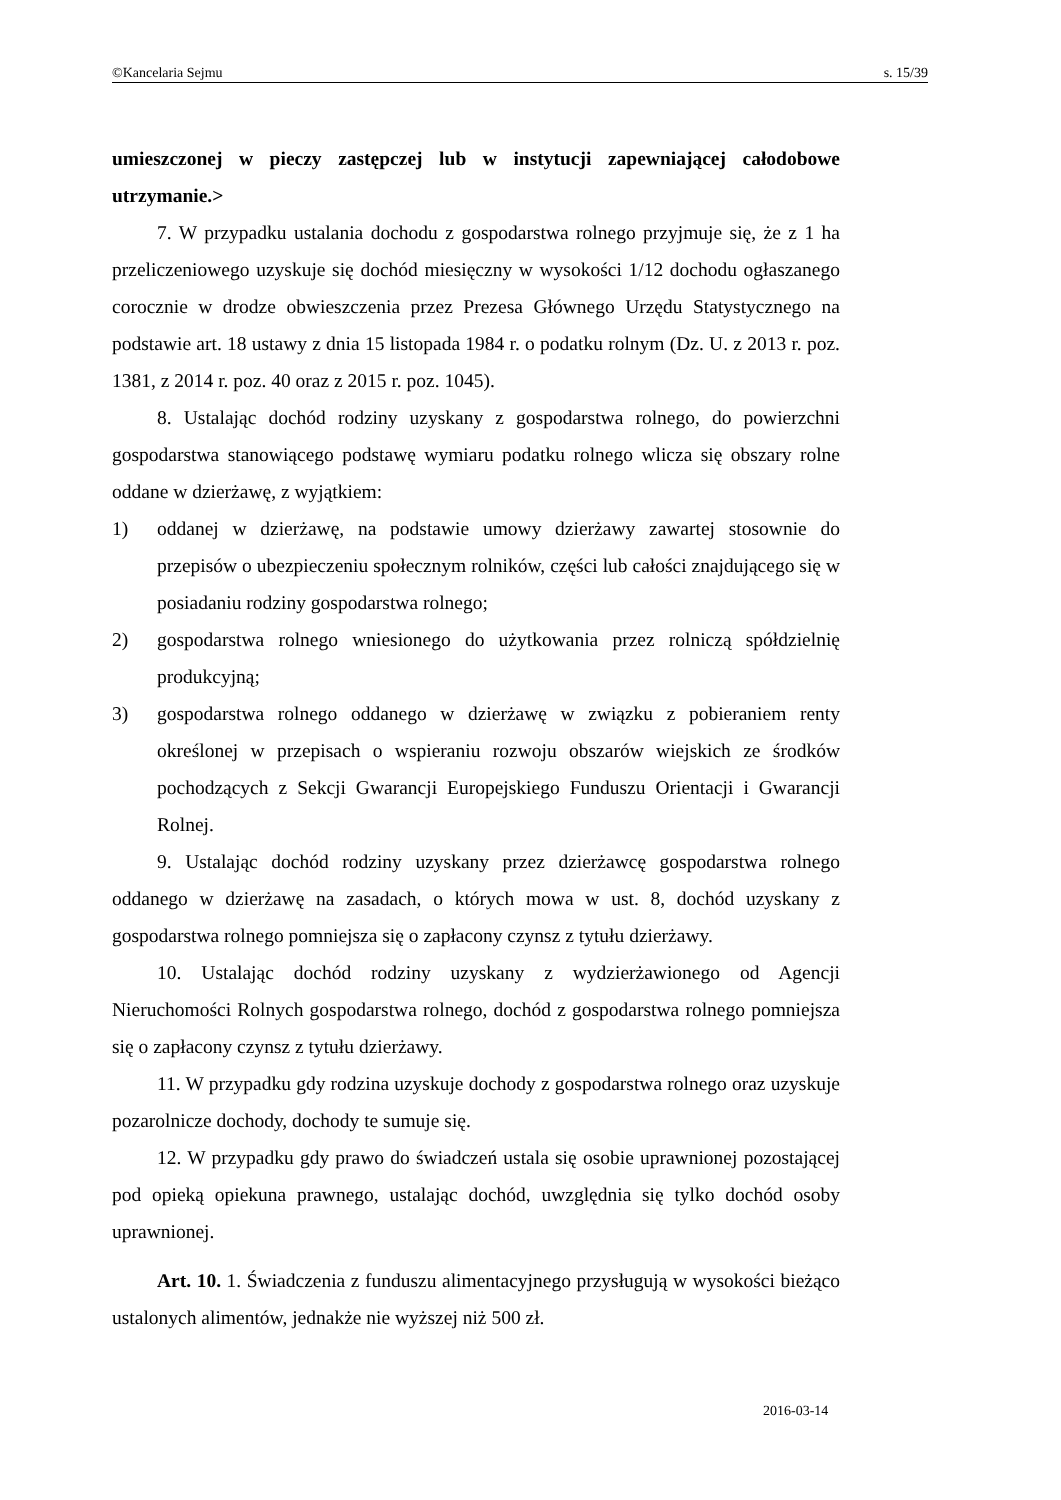©Kancelaria Sejmu s. 15/39
umieszczonej w pieczy zastępczej lub w instytucji zapewniającej całodobowe utrzymanie.>
7. W przypadku ustalania dochodu z gospodarstwa rolnego przyjmuje się, że z 1 ha przeliczeniowego uzyskuje się dochód miesięczny w wysokości 1/12 dochodu ogłaszanego corocznie w drodze obwieszczenia przez Prezesa Głównego Urzędu Statystycznego na podstawie art. 18 ustawy z dnia 15 listopada 1984 r. o podatku rolnym (Dz. U. z 2013 r. poz. 1381, z 2014 r. poz. 40 oraz z 2015 r. poz. 1045).
8. Ustalając dochód rodziny uzyskany z gospodarstwa rolnego, do powierzchni gospodarstwa stanowiącego podstawę wymiaru podatku rolnego wlicza się obszary rolne oddane w dzierżawę, z wyjątkiem:
1) oddanej w dzierżawę, na podstawie umowy dzierżawy zawartej stosownie do przepisów o ubezpieczeniu społecznym rolników, części lub całości znajdującego się w posiadaniu rodziny gospodarstwa rolnego;
2) gospodarstwa rolnego wniesionego do użytkowania przez rolniczą spółdzielnię produkcyjną;
3) gospodarstwa rolnego oddanego w dzierżawę w związku z pobieraniem renty określonej w przepisach o wspieraniu rozwoju obszarów wiejskich ze środków pochodzących z Sekcji Gwarancji Europejskiego Funduszu Orientacji i Gwarancji Rolnej.
9. Ustalając dochód rodziny uzyskany przez dzierżawcę gospodarstwa rolnego oddanego w dzierżawę na zasadach, o których mowa w ust. 8, dochód uzyskany z gospodarstwa rolnego pomniejsza się o zapłacony czynsz z tytułu dzierżawy.
10. Ustalając dochód rodziny uzyskany z wydzierżawionego od Agencji Nieruchomości Rolnych gospodarstwa rolnego, dochód z gospodarstwa rolnego pomniejsza się o zapłacony czynsz z tytułu dzierżawy.
11. W przypadku gdy rodzina uzyskuje dochody z gospodarstwa rolnego oraz uzyskuje pozarolnicze dochody, dochody te sumuje się.
12. W przypadku gdy prawo do świadczeń ustala się osobie uprawnionej pozostającej pod opieką opiekuna prawnego, ustalając dochód, uwzględnia się tylko dochód osoby uprawnionej.
Art. 10. 1. Świadczenia z funduszu alimentacyjnego przysługują w wysokości bieżąco ustalonych alimentów, jednakże nie wyższej niż 500 zł.
2016-03-14